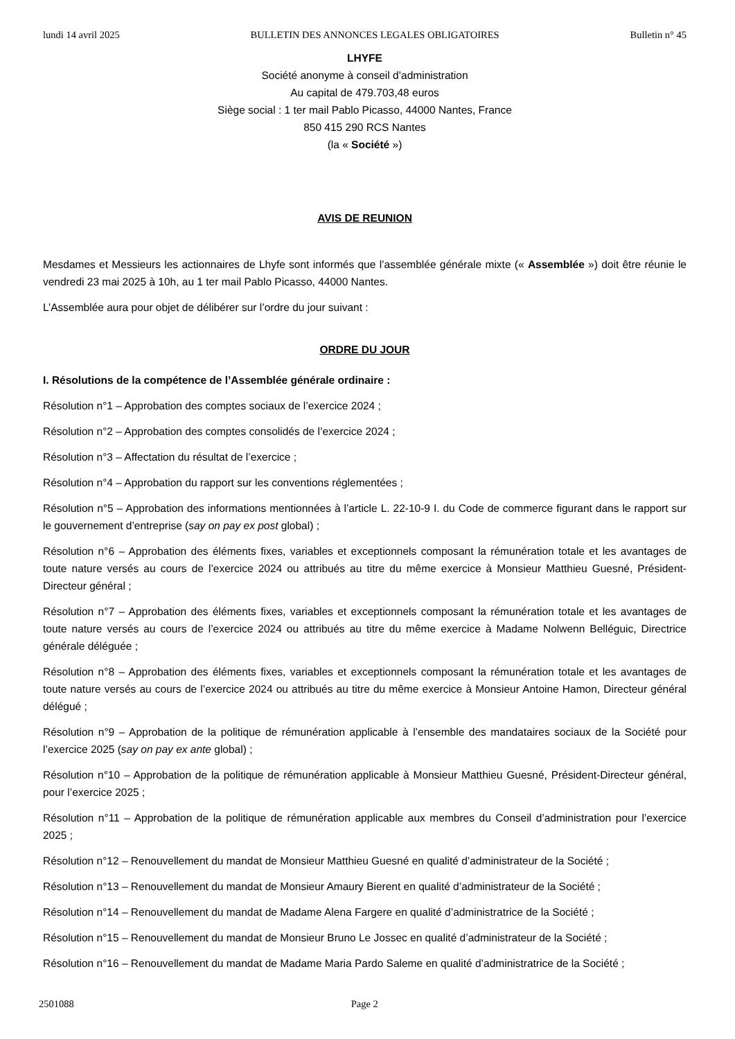lundi 14 avril 2025 BULLETIN DES ANNONCES LEGALES OBLIGATOIRES Bulletin n° 45
LHYFE
Société anonyme à conseil d’administration
Au capital de 479.703,48 euros
Siège social : 1 ter mail Pablo Picasso, 44000 Nantes, France
850 415 290 RCS Nantes
(la « Société »)
AVIS DE REUNION
Mesdames et Messieurs les actionnaires de Lhyfe sont informés que l’assemblée générale mixte (« Assemblée ») doit être réunie le vendredi 23 mai 2025 à 10h, au 1 ter mail Pablo Picasso, 44000 Nantes.
L’Assemblée aura pour objet de délibérer sur l’ordre du jour suivant :
ORDRE DU JOUR
I. Résolutions de la compétence de l’Assemblée générale ordinaire :
Résolution n°1 – Approbation des comptes sociaux de l’exercice 2024 ;
Résolution n°2 – Approbation des comptes consolidés de l’exercice 2024 ;
Résolution n°3 – Affectation du résultat de l’exercice ;
Résolution n°4 – Approbation du rapport sur les conventions réglementées ;
Résolution n°5 – Approbation des informations mentionnées à l’article L. 22-10-9 I. du Code de commerce figurant dans le rapport sur le gouvernement d’entreprise (say on pay ex post global) ;
Résolution n°6 – Approbation des éléments fixes, variables et exceptionnels composant la rémunération totale et les avantages de toute nature versés au cours de l’exercice 2024 ou attribués au titre du même exercice à Monsieur Matthieu Guesné, Président-Directeur général ;
Résolution n°7 – Approbation des éléments fixes, variables et exceptionnels composant la rémunération totale et les avantages de toute nature versés au cours de l’exercice 2024 ou attribués au titre du même exercice à Madame Nolwenn Belléguic, Directrice générale déléguée ;
Résolution n°8 – Approbation des éléments fixes, variables et exceptionnels composant la rémunération totale et les avantages de toute nature versés au cours de l’exercice 2024 ou attribués au titre du même exercice à Monsieur Antoine Hamon, Directeur général délégué ;
Résolution n°9 – Approbation de la politique de rémunération applicable à l’ensemble des mandataires sociaux de la Société pour l’exercice 2025 (say on pay ex ante global) ;
Résolution n°10 – Approbation de la politique de rémunération applicable à Monsieur Matthieu Guesné, Président-Directeur général, pour l’exercice 2025 ;
Résolution n°11 – Approbation de la politique de rémunération applicable aux membres du Conseil d’administration pour l’exercice 2025 ;
Résolution n°12 – Renouvellement du mandat de Monsieur Matthieu Guesné en qualité d’administrateur de la Société ;
Résolution n°13 – Renouvellement du mandat de Monsieur Amaury Bierent en qualité d’administrateur de la Société ;
Résolution n°14 – Renouvellement du mandat de Madame Alena Fargere en qualité d’administratrice de la Société ;
Résolution n°15 – Renouvellement du mandat de Monsieur Bruno Le Jossec en qualité d’administrateur de la Société ;
Résolution n°16 – Renouvellement du mandat de Madame Maria Pardo Saleme en qualité d’administratrice de la Société ;
2501088 Page 2